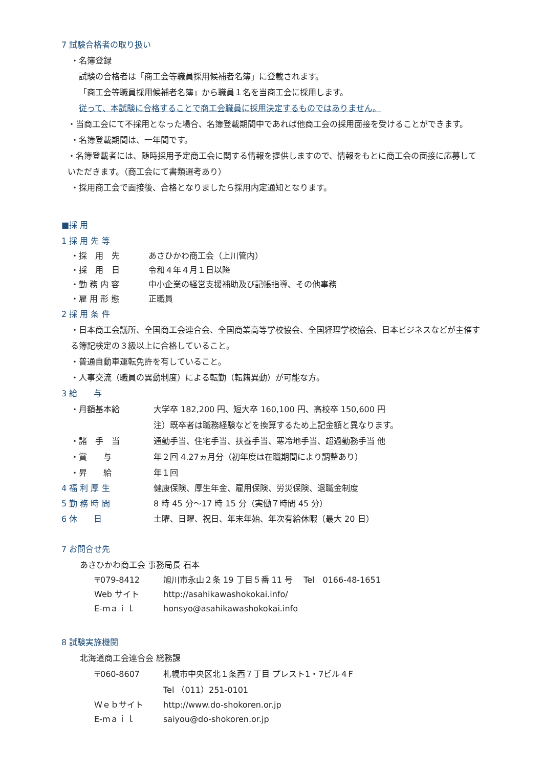7 試験合格者の取り扱い
・名簿登録
試験の合格者は「商工会等職員採用候補者名簿」に登載されます。
「商工会等職員採用候補者名簿」から職員１名を当商工会に採用します。
従って、本試験に合格することで商工会職員に採用決定するものではありません。
・当商工会にて不採用となった場合、名簿登載期間中であれば他商工会の採用面接を受けることができます。
・名簿登載期間は、一年間です。
・名簿登載者には、随時採用予定商工会に関する情報を提供しますので、情報をもとに商工会の面接に応募していただきます。（商工会にて書類選考あり）
・採用商工会で面接後、合格となりましたら採用内定通知となります。
■採 用
1 採 用 先 等
・採　用　先 あさひかわ商工会（上川管内）
・採　用　日 令和４年４月１日以降
・勤 務 内 容 中小企業の経営支援補助及び記帳指導、その他事務
・雇 用 形 態 正職員
2 採 用 条 件
・日本商工会議所、全国商工会連合会、全国商業高等学校協会、全国経理学校協会、日本ビジネスなどが主催する簿記検定の３級以上に合格していること。
・普通自動車運転免許を有していること。
・人事交流（職員の異動制度）による転勤（転籍異動）が可能な方。
3 給　　与
・月額基本給 大学卒 182,200 円、短大卒 160,100 円、高校卒 150,600 円
注）既卒者は職務経験などを換算するため上記金額と異なります。
・諸　手　当 通勤手当、住宅手当、扶養手当、寒冷地手当、超過勤務手当 他
・賞　　与 年２回 4.27ヵ月分（初年度は在職期間により調整あり）
・昇　　給 年１回
4 福 利 厚 生 健康保険、厚生年金、雇用保険、労災保険、退職金制度
5 勤 務 時 間 8 時 45 分～17 時 15 分（実働７時間 45 分）
6 休　　日 土曜、日曜、祝日、年末年始、年次有給休暇（最大 20 日）
7 お問合せ先
あさひかわ商工会 事務局長 石本
〒079-8412 旭川市永山２条 19 丁目５番 11 号　 Tel　0166-48-1651
Web サイト http://asahikawashokokai.info/
E-mａｉｌ honsyo@asahikawashokokai.info
8 試験実施機関
北海道商工会連合会 総務課
〒060-8607 札幌市中央区北１条西７丁目 プレスト1・7ビル４F
Tel （011）251-0101
Ｗｅｂサイト http://www.do-shokoren.or.jp
E-mａｉｌ saiyou@do-shokoren.or.jp